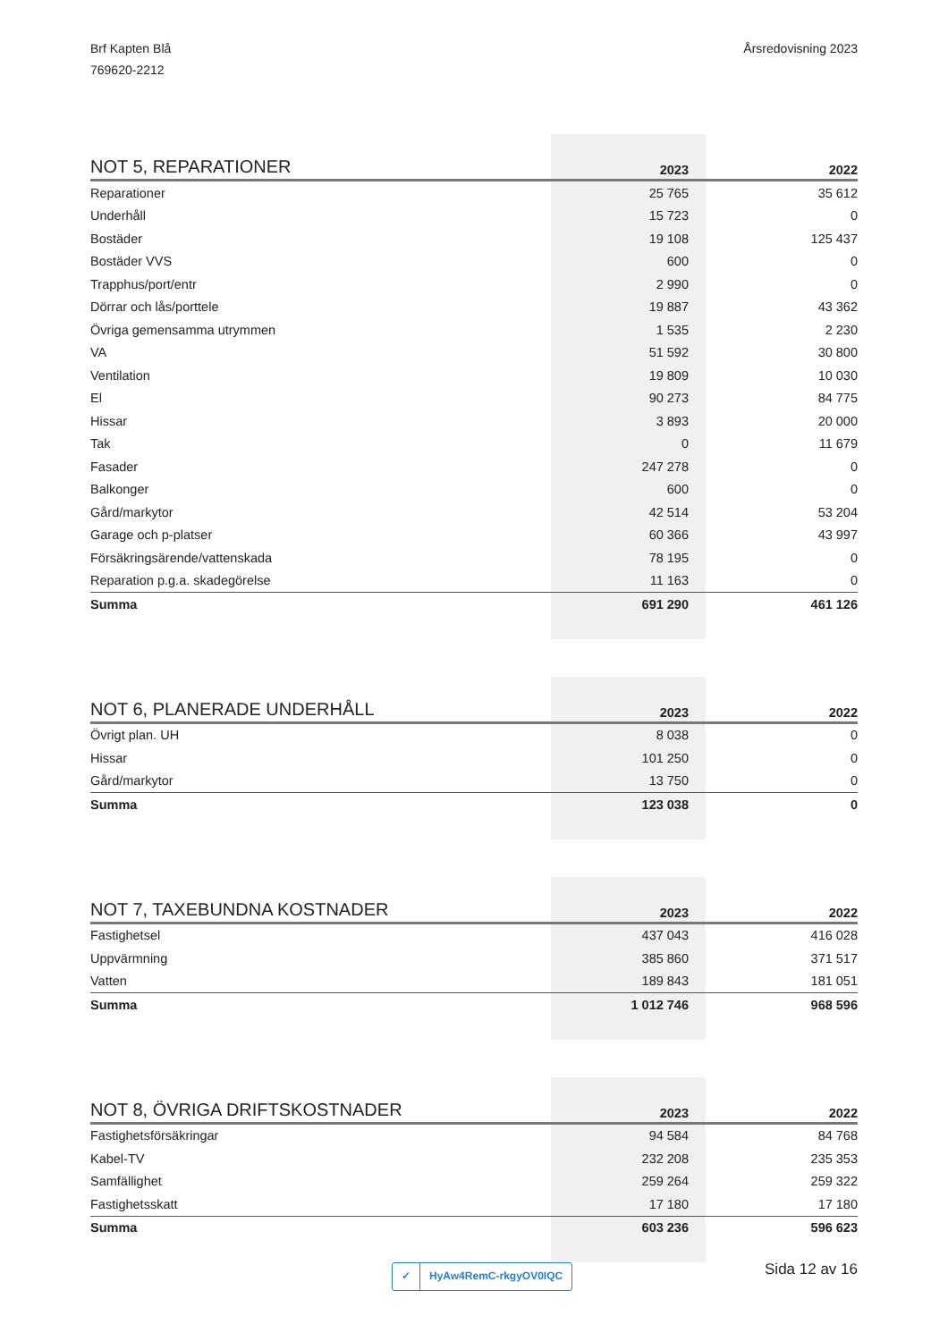Brf Kapten Blå
769620-2212
Årsredovisning 2023
| NOT 5, REPARATIONER | 2023 | 2022 |
| --- | --- | --- |
| Reparationer | 25 765 | 35 612 |
| Underhåll | 15 723 | 0 |
| Bostäder | 19 108 | 125 437 |
| Bostäder VVS | 600 | 0 |
| Trapphus/port/entr | 2 990 | 0 |
| Dörrar och lås/porttele | 19 887 | 43 362 |
| Övriga gemensamma utrymmen | 1 535 | 2 230 |
| VA | 51 592 | 30 800 |
| Ventilation | 19 809 | 10 030 |
| El | 90 273 | 84 775 |
| Hissar | 3 893 | 20 000 |
| Tak | 0 | 11 679 |
| Fasader | 247 278 | 0 |
| Balkonger | 600 | 0 |
| Gård/markytor | 42 514 | 53 204 |
| Garage och p-platser | 60 366 | 43 997 |
| Försäkringsärende/vattenskada | 78 195 | 0 |
| Reparation p.g.a. skadegörelse | 11 163 | 0 |
| Summa | 691 290 | 461 126 |
| NOT 6, PLANERADE UNDERHÅLL | 2023 | 2022 |
| --- | --- | --- |
| Övrigt plan. UH | 8 038 | 0 |
| Hissar | 101 250 | 0 |
| Gård/markytor | 13 750 | 0 |
| Summa | 123 038 | 0 |
| NOT 7, TAXEBUNDNA KOSTNADER | 2023 | 2022 |
| --- | --- | --- |
| Fastighetsel | 437 043 | 416 028 |
| Uppvärmning | 385 860 | 371 517 |
| Vatten | 189 843 | 181 051 |
| Summa | 1 012 746 | 968 596 |
| NOT 8, ÖVRIGA DRIFTSKOSTNADER | 2023 | 2022 |
| --- | --- | --- |
| Fastighetsförsäkringar | 94 584 | 84 768 |
| Kabel-TV | 232 208 | 235 353 |
| Samfällighet | 259 264 | 259 322 |
| Fastighetsskatt | 17 180 | 17 180 |
| Summa | 603 236 | 596 623 |
✓ HyAw4RemC-rkgyOV0IQC Sida 12 av 16